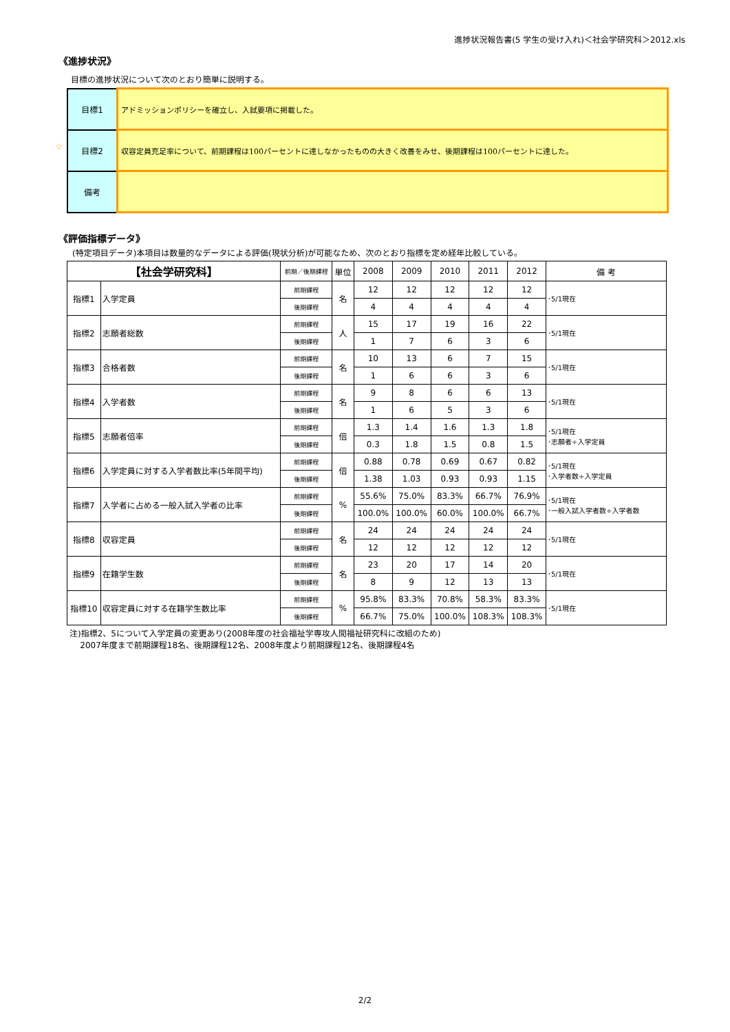進捗状況報告書(5 学生の受け入れ)＜社会学研究科＞2012.xls
☆
《進捗状況》
目標の進捗状況について次のとおり簡単に説明する。
| 目標1 | アドミッションポリシーを確立し、入試要項に掲載した。 |
| 目標2 | 収容定員充足率について、前期課程は100パーセントに達しなかったものの大きく改善をみせ、後期課程は100パーセントに達した。 |
| 備考 | |
《評価指標データ》
(特定項目データ)本項目は数量的なデータによる評価(現状分析)が可能なため、次のとおり指標を定め経年比較している。
| 【社会学研究科】 | | 前期／後期課程 | 単位 | 2008 | 2009 | 2010 | 2011 | 2012 | 備 考 |
| --- | --- | --- | --- | --- | --- | --- | --- | --- | --- |
| 指標1 | 入学定員 | 前期課程 | 名 | 12 | 12 | 12 | 12 | 12 | ･5/1現在 |
| | | 後期課程 | | 4 | 4 | 4 | 4 | 4 | |
| 指標2 | 志願者総数 | 前期課程 | 人 | 15 | 17 | 19 | 16 | 22 | ･5/1現在 |
| | | 後期課程 | | 1 | 7 | 6 | 3 | 6 | |
| 指標3 | 合格者数 | 前期課程 | 名 | 10 | 13 | 6 | 7 | 15 | ･5/1現在 |
| | | 後期課程 | | 1 | 6 | 6 | 3 | 6 | |
| 指標4 | 入学者数 | 前期課程 | 名 | 9 | 8 | 6 | 6 | 13 | ･5/1現在 |
| | | 後期課程 | | 1 | 6 | 5 | 3 | 6 | |
| 指標5 | 志願者倍率 | 前期課程 | 倍 | 1.3 | 1.4 | 1.6 | 1.3 | 1.8 | ･5/1現在 ･志願者÷入学定員 |
| | | 後期課程 | | 0.3 | 1.8 | 1.5 | 0.8 | 1.5 | |
| 指標6 | 入学定員に対する入学者数比率(5年間平均) | 前期課程 | 倍 | 0.88 | 0.78 | 0.69 | 0.67 | 0.82 | ･5/1現在 ･入学者数÷入学定員 |
| | | 後期課程 | | 1.38 | 1.03 | 0.93 | 0.93 | 1.15 | |
| 指標7 | 入学者に占める一般入試入学者の比率 | 前期課程 | % | 55.6% | 75.0% | 83.3% | 66.7% | 76.9% | ･5/1現在 ･一般入試入学者数÷入学者数 |
| | | 後期課程 | | 100.0% | 100.0% | 60.0% | 100.0% | 66.7% | |
| 指標8 | 収容定員 | 前期課程 | 名 | 24 | 24 | 24 | 24 | 24 | ･5/1現在 |
| | | 後期課程 | | 12 | 12 | 12 | 12 | 12 | |
| 指標9 | 在籍学生数 | 前期課程 | 名 | 23 | 20 | 17 | 14 | 20 | ･5/1現在 |
| | | 後期課程 | | 8 | 9 | 12 | 13 | 13 | |
| 指標10 | 収容定員に対する在籍学生数比率 | 前期課程 | % | 95.8% | 83.3% | 70.8% | 58.3% | 83.3% | ･5/1現在 |
| | | 後期課程 | | 66.7% | 75.0% | 100.0% | 108.3% | 108.3% | |
注)指標2、5について入学定員の変更あり(2008年度の社会福祉学専攻人間福祉研究科に改組のため)
2007年度まで前期課程18名、後期課程12名、2008年度より前期課程12名、後期課程4名
2/2